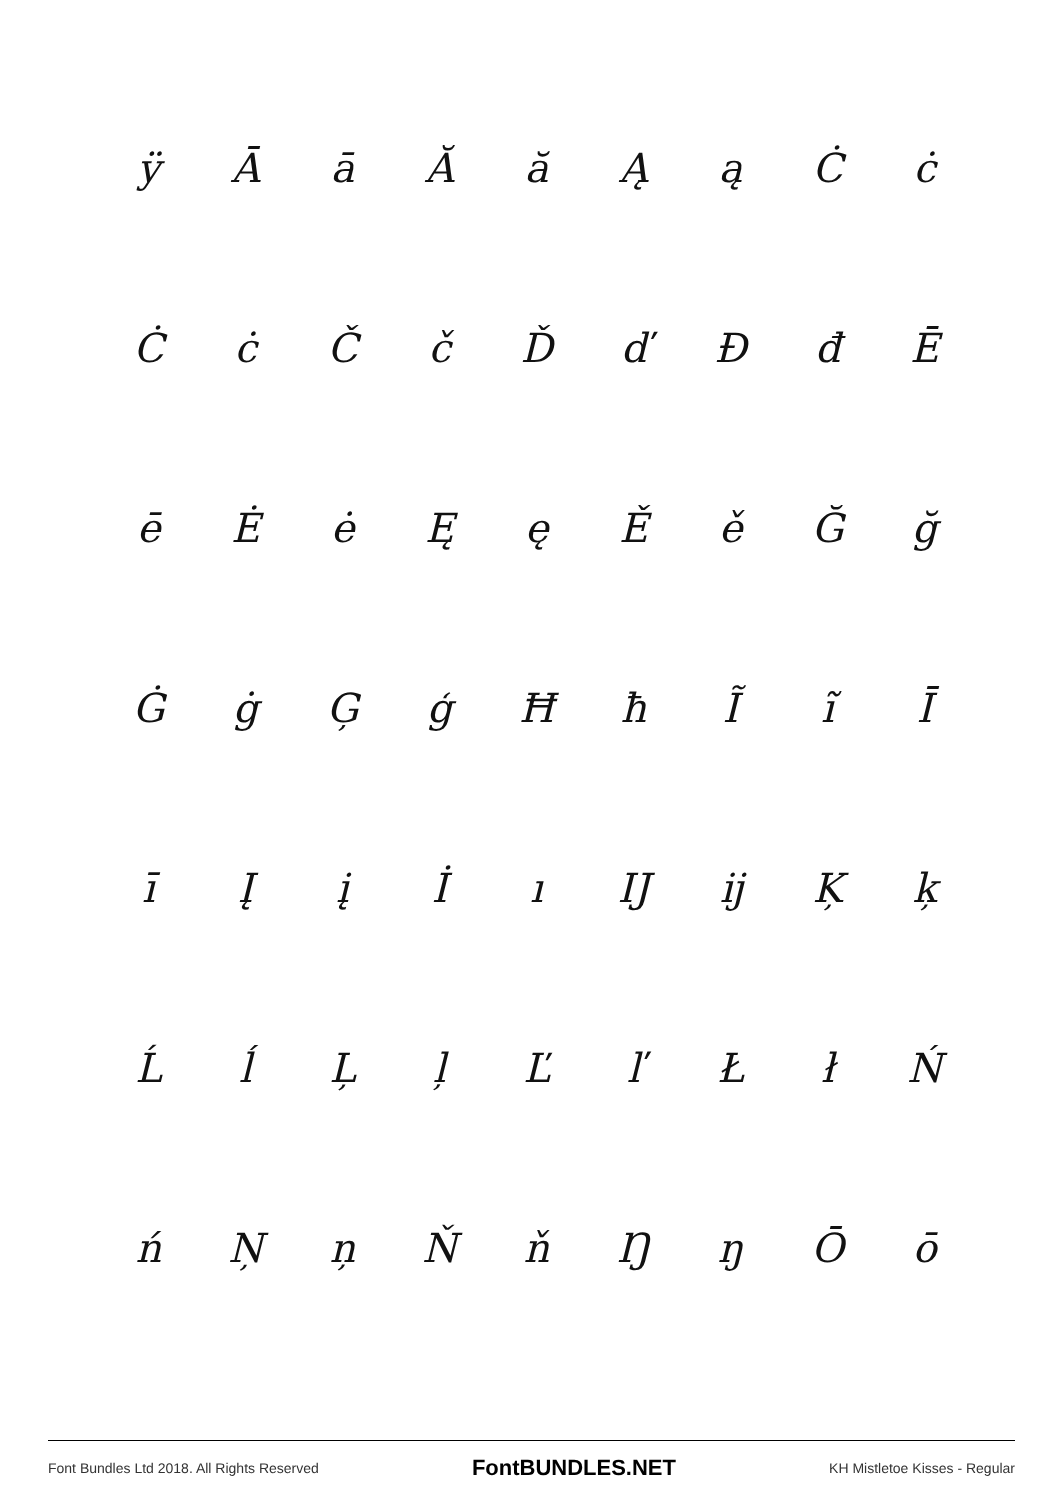| ÿ | Ā | ā | Ă | ă | Ą | ą | Ċ | ċ |
| Ċ | ċ | Č | č | Ď | ď | Đ | đ | Ē |
| ē | Ė | ė | Ę | ę | Ě | ě | Ğ | ğ |
| Ġ | ġ | Ģ | ģ | Ħ | ħ | Ĩ | ĩ | Ī |
| ī | Į | į | İ | ı | Ĳ | ĳ | Ķ | ķ |
| Ĺ | ĺ | Ļ | ļ | Ľ | ľ | Ł | ł | Ń |
| ń | Ņ | ņ | Ň | ň | Ŋ | ŋ | Ō | ō |
Font Bundles Ltd 2018. All Rights Reserved FontBUNDLES.NET KH Mistletoe Kisses - Regular